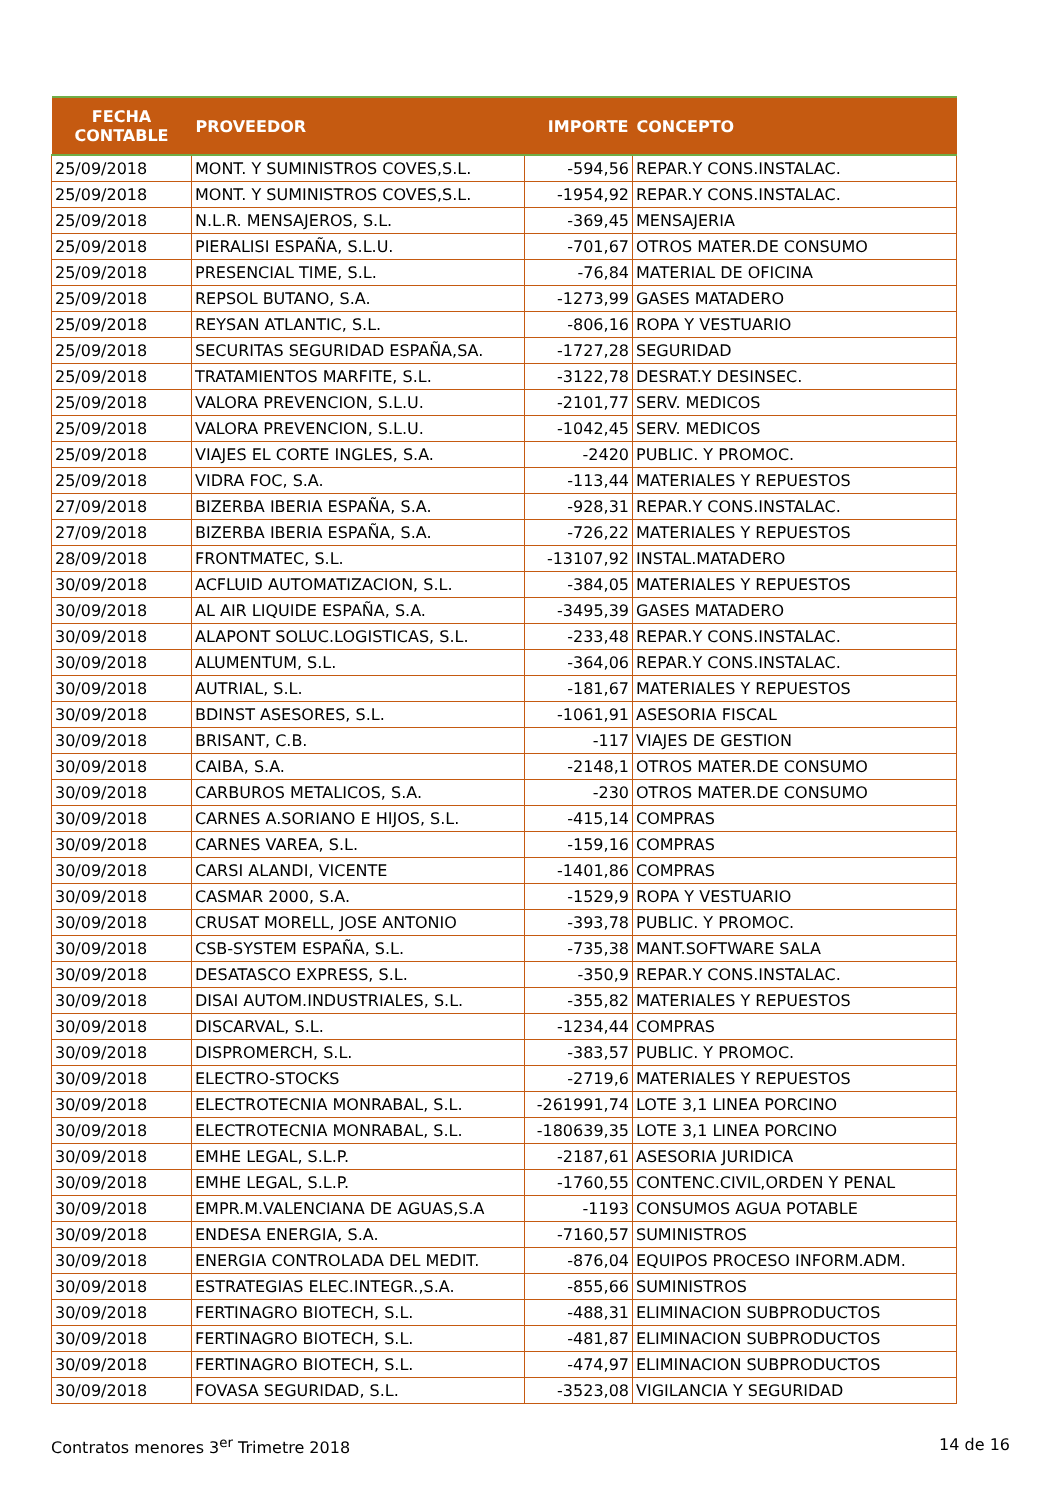| FECHA CONTABLE | PROVEEDOR | IMPORTE | CONCEPTO |
| --- | --- | --- | --- |
| 25/09/2018 | MONT. Y SUMINISTROS COVES,S.L. | -594,56 | REPAR.Y CONS.INSTALAC. |
| 25/09/2018 | MONT. Y SUMINISTROS COVES,S.L. | -1954,92 | REPAR.Y CONS.INSTALAC. |
| 25/09/2018 | N.L.R. MENSAJEROS, S.L. | -369,45 | MENSAJERIA |
| 25/09/2018 | PIERALISI ESPAÑA, S.L.U. | -701,67 | OTROS MATER.DE CONSUMO |
| 25/09/2018 | PRESENCIAL TIME, S.L. | -76,84 | MATERIAL DE OFICINA |
| 25/09/2018 | REPSOL BUTANO, S.A. | -1273,99 | GASES MATADERO |
| 25/09/2018 | REYSAN ATLANTIC, S.L. | -806,16 | ROPA Y VESTUARIO |
| 25/09/2018 | SECURITAS SEGURIDAD ESPAÑA,SA. | -1727,28 | SEGURIDAD |
| 25/09/2018 | TRATAMIENTOS MARFITE, S.L. | -3122,78 | DESRAT.Y DESINSEC. |
| 25/09/2018 | VALORA PREVENCION, S.L.U. | -2101,77 | SERV. MEDICOS |
| 25/09/2018 | VALORA PREVENCION, S.L.U. | -1042,45 | SERV. MEDICOS |
| 25/09/2018 | VIAJES EL CORTE INGLES, S.A. | -2420 | PUBLIC. Y PROMOC. |
| 25/09/2018 | VIDRA FOC, S.A. | -113,44 | MATERIALES Y REPUESTOS |
| 27/09/2018 | BIZERBA IBERIA ESPAÑA, S.A. | -928,31 | REPAR.Y CONS.INSTALAC. |
| 27/09/2018 | BIZERBA IBERIA ESPAÑA, S.A. | -726,22 | MATERIALES Y REPUESTOS |
| 28/09/2018 | FRONTMATEC, S.L. | -13107,92 | INSTAL.MATADERO |
| 30/09/2018 | ACFLUID AUTOMATIZACION, S.L. | -384,05 | MATERIALES Y REPUESTOS |
| 30/09/2018 | AL AIR LIQUIDE ESPAÑA, S.A. | -3495,39 | GASES MATADERO |
| 30/09/2018 | ALAPONT SOLUC.LOGISTICAS, S.L. | -233,48 | REPAR.Y CONS.INSTALAC. |
| 30/09/2018 | ALUMENTUM, S.L. | -364,06 | REPAR.Y CONS.INSTALAC. |
| 30/09/2018 | AUTRIAL, S.L. | -181,67 | MATERIALES Y REPUESTOS |
| 30/09/2018 | BDINST ASESORES, S.L. | -1061,91 | ASESORIA FISCAL |
| 30/09/2018 | BRISANT, C.B. | -117 | VIAJES DE GESTION |
| 30/09/2018 | CAIBA, S.A. | -2148,1 | OTROS MATER.DE CONSUMO |
| 30/09/2018 | CARBUROS METALICOS, S.A. | -230 | OTROS MATER.DE CONSUMO |
| 30/09/2018 | CARNES A.SORIANO E HIJOS, S.L. | -415,14 | COMPRAS |
| 30/09/2018 | CARNES VAREA, S.L. | -159,16 | COMPRAS |
| 30/09/2018 | CARSI ALANDI, VICENTE | -1401,86 | COMPRAS |
| 30/09/2018 | CASMAR 2000, S.A. | -1529,9 | ROPA Y VESTUARIO |
| 30/09/2018 | CRUSAT MORELL, JOSE ANTONIO | -393,78 | PUBLIC. Y PROMOC. |
| 30/09/2018 | CSB-SYSTEM ESPAÑA, S.L. | -735,38 | MANT.SOFTWARE SALA |
| 30/09/2018 | DESATASCO EXPRESS, S.L. | -350,9 | REPAR.Y CONS.INSTALAC. |
| 30/09/2018 | DISAI AUTOM.INDUSTRIALES, S.L. | -355,82 | MATERIALES Y REPUESTOS |
| 30/09/2018 | DISCARVAL, S.L. | -1234,44 | COMPRAS |
| 30/09/2018 | DISPROMERCH, S.L. | -383,57 | PUBLIC. Y PROMOC. |
| 30/09/2018 | ELECTRO-STOCKS | -2719,6 | MATERIALES Y REPUESTOS |
| 30/09/2018 | ELECTROTECNIA MONRABAL, S.L. | -261991,74 | LOTE 3,1 LINEA PORCINO |
| 30/09/2018 | ELECTROTECNIA MONRABAL, S.L. | -180639,35 | LOTE 3,1 LINEA PORCINO |
| 30/09/2018 | EMHE LEGAL, S.L.P. | -2187,61 | ASESORIA JURIDICA |
| 30/09/2018 | EMHE LEGAL, S.L.P. | -1760,55 | CONTENC.CIVIL,ORDEN Y PENAL |
| 30/09/2018 | EMPR.M.VALENCIANA DE AGUAS,S.A | -1193 | CONSUMOS AGUA POTABLE |
| 30/09/2018 | ENDESA ENERGIA, S.A. | -7160,57 | SUMINISTROS |
| 30/09/2018 | ENERGIA CONTROLADA DEL MEDIT. | -876,04 | EQUIPOS PROCESO INFORM.ADM. |
| 30/09/2018 | ESTRATEGIAS ELEC.INTEGR.,S.A. | -855,66 | SUMINISTROS |
| 30/09/2018 | FERTINAGRO BIOTECH, S.L. | -488,31 | ELIMINACION SUBPRODUCTOS |
| 30/09/2018 | FERTINAGRO BIOTECH, S.L. | -481,87 | ELIMINACION SUBPRODUCTOS |
| 30/09/2018 | FERTINAGRO BIOTECH, S.L. | -474,97 | ELIMINACION SUBPRODUCTOS |
| 30/09/2018 | FOVASA SEGURIDAD, S.L. | -3523,08 | VIGILANCIA Y SEGURIDAD |
Contratos menores 3<sup>er</sup> Trimetre 2018 14 de 16